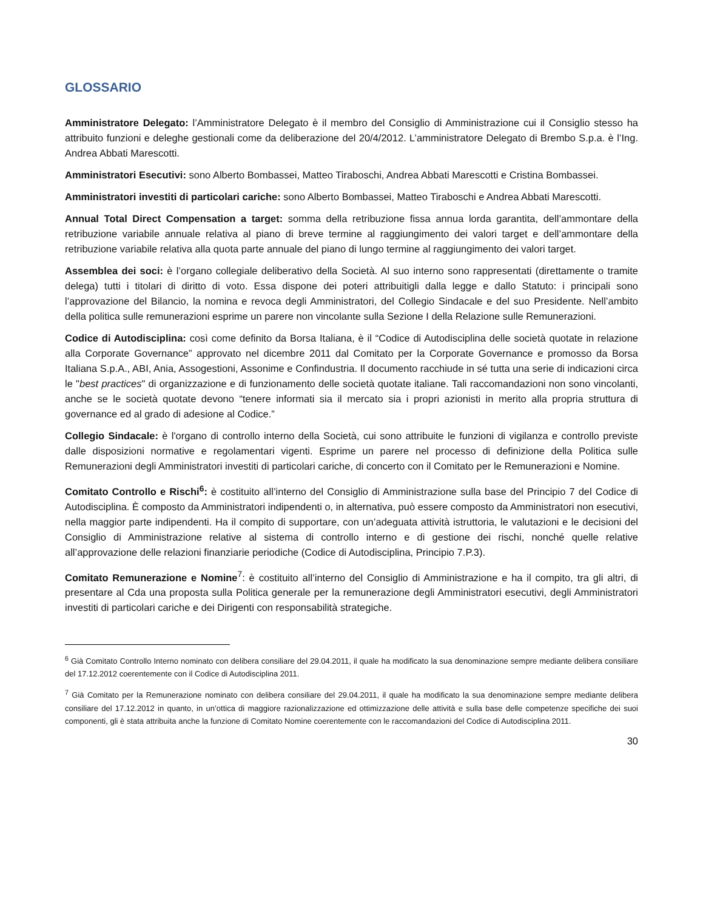GLOSSARIO
Amministratore Delegato: l’Amministratore Delegato è il membro del Consiglio di Amministrazione cui il Consiglio stesso ha attribuito funzioni e deleghe gestionali come da deliberazione del 20/4/2012. L’amministratore Delegato di Brembo S.p.a. è l’Ing. Andrea Abbati Marescotti.
Amministratori Esecutivi: sono Alberto Bombassei, Matteo Tiraboschi, Andrea Abbati Marescotti e Cristina Bombassei.
Amministratori investiti di particolari cariche: sono Alberto Bombassei, Matteo Tiraboschi e Andrea Abbati Marescotti.
Annual Total Direct Compensation a target: somma della retribuzione fissa annua lorda garantita, dell’ammontare della retribuzione variabile annuale relativa al piano di breve termine al raggiungimento dei valori target e dell’ammontare della retribuzione variabile relativa alla quota parte annuale del piano di lungo termine al raggiungimento dei valori target.
Assemblea dei soci: è l’organo collegiale deliberativo della Società. Al suo interno sono rappresentati (direttamente o tramite delega) tutti i titolari di diritto di voto. Essa dispone dei poteri attribuitigli dalla legge e dallo Statuto: i principali sono l’approvazione del Bilancio, la nomina e revoca degli Amministratori, del Collegio Sindacale e del suo Presidente. Nell’ambito della politica sulle remunerazioni esprime un parere non vincolante sulla Sezione I della Relazione sulle Remunerazioni.
Codice di Autodisciplina: così come definito da Borsa Italiana, è il “Codice di Autodisciplina delle società quotate in relazione alla Corporate Governance” approvato nel dicembre 2011 dal Comitato per la Corporate Governance e promosso da Borsa Italiana S.p.A., ABI, Ania, Assogestioni, Assonime e Confindustria. Il documento racchiude in sé tutta una serie di indicazioni circa le "best practices" di organizzazione e di funzionamento delle società quotate italiane. Tali raccomandazioni non sono vincolanti, anche se le società quotate devono “tenere informati sia il mercato sia i propri azionisti in merito alla propria struttura di governance ed al grado di adesione al Codice.”
Collegio Sindacale: è l'organo di controllo interno della Società, cui sono attribuite le funzioni di vigilanza e controllo previste dalle disposizioni normative e regolamentari vigenti. Esprime un parere nel processo di definizione della Politica sulle Remunerazioni degli Amministratori investiti di particolari cariche, di concerto con il Comitato per le Remunerazioni e Nomine.
Comitato Controllo e Rischi<sup>6</sup>: è costituito all’interno del Consiglio di Amministrazione sulla base del Principio 7 del Codice di Autodisciplina. È composto da Amministratori indipendenti o, in alternativa, può essere composto da Amministratori non esecutivi, nella maggior parte indipendenti. Ha il compito di supportare, con un’adeguata attività istruttoria, le valutazioni e le decisioni del Consiglio di Amministrazione relative al sistema di controllo interno e di gestione dei rischi, nonché quelle relative all’approvazione delle relazioni finanziarie periodiche (Codice di Autodisciplina, Principio 7.P.3).
Comitato Remunerazione e Nomine<sup>7</sup>: è costituito all’interno del Consiglio di Amministrazione e ha il compito, tra gli altri, di presentare al Cda una proposta sulla Politica generale per la remunerazione degli Amministratori esecutivi, degli Amministratori investiti di particolari cariche e dei Dirigenti con responsabilità strategiche.
<sup>6</sup> Già Comitato Controllo Interno nominato con delibera consiliare del 29.04.2011, il quale ha modificato la sua denominazione sempre mediante delibera consiliare del 17.12.2012 coerentemente con il Codice di Autodisciplina 2011.
<sup>7</sup> Già Comitato per la Remunerazione nominato con delibera consiliare del 29.04.2011, il quale ha modificato la sua denominazione sempre mediante delibera consiliare del 17.12.2012 in quanto, in un’ottica di maggiore razionalizzazione ed ottimizzazione delle attività e sulla base delle competenze specifiche dei suoi componenti, gli è stata attribuita anche la funzione di Comitato Nomine coerentemente con le raccomandazioni del Codice di Autodisciplina 2011.
30